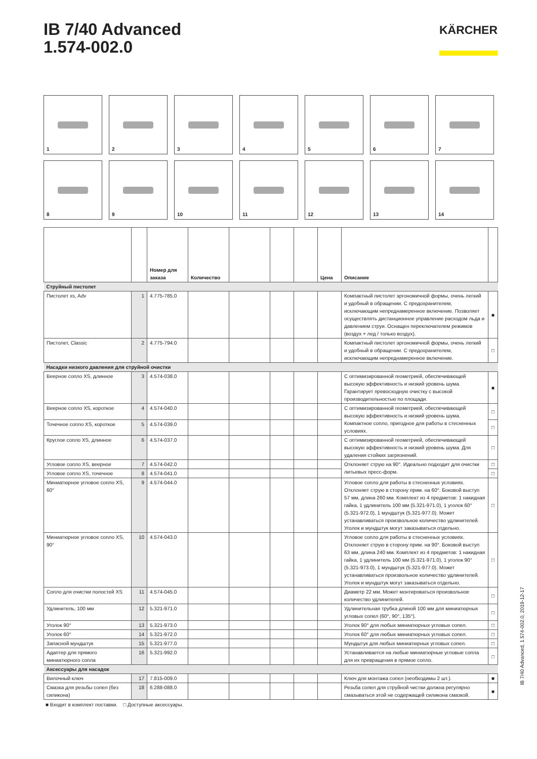IB 7/40 Advanced
1.574-002.0
KÄRCHER
1
2
3
4
5
6
7
8
9
10
11
12
13
14
| | | Номер для заказа | Количество | | | | Цена | Описание | |
| --- | --- | --- | --- | --- | --- | --- | --- | --- | --- |
| Струйный пистолет | | | | | | | | | |
| Пистолет xs, Adv | 1 | 4.775-785.0 | | | | | | Компактный пистолет эргономичной формы, очень легкий и удобный в обращении. С предохранителем, исключающим непреднамеренное включение. Позволяет осуществлять дистанционное управление расходом льда и давлением струи. Оснащен переключателем режимов (воздух + лед / только воздух). | ■ |
| Пистолет, Classic | 2 | 4.775-794.0 | | | | | | Компактный пистолет эргономичной формы, очень легкий и удобный в обращении. С предохранителем, исключающим непреднамеренное включение. | □ |
| Насадки низкого давления для струйной очистки | | | | | | | | | |
| Веерное сопло XS, длинное | 3 | 4.574-038.0 | | | | | | С оптимизированной геометрией, обеспечивающей высокую эффективность и низкий уровень шума. Гарантирует превосходную очистку с высокой производительностью по площади. | ■ |
| Веерное сопло XS, короткое | 4 | 4.574-040.0 | | | | | | С оптимизированной геометрией, обеспечивающей высокую эффективность и низкий уровень шума. Компактное сопло, пригодное для работы в стесненных условиях. | □ |
| Точечное сопло XS, короткое | 5 | 4.574-039.0 | | | | | | | □ |
| Круглое сопло XS, длинное | 6 | 4.574-037.0 | | | | | | С оптимизированной геометрией, обеспечивающей высокую эффективность и низкий уровень шума. Для удаления стойких загрязнений. | □ |
| Угловое сопло XS, веерное | 7 | 4.574-042.0 | | | | | | Отклоняет струю на 90°. Идеально подходит для очистки литьевых пресс-форм. | □ |
| Угловое сопло XS, точечное | 8 | 4.574-041.0 | | | | | | | □ |
| Миниатюрное угловое сопло XS, 60° | 9 | 4.574-044.0 | | | | | | Угловое сопло для работы в стесненных условиях. Отклоняет струю в сторону прим. на 60°. Боковой выступ 57 мм, длина 260 мм. Комплект из 4 предметов: 1 накидная гайка, 1 удлинитель 100 мм (5.321-971.0), 1 уголок 60° (5.321-972.0), 1 мундштук (5.321-977.0). Может устанавливаться произвольное количество удлинителей. Уголок и мундштук могут заказываться отдельно. | □ |
| Миниатюрное угловое сопло XS, 90° | 10 | 4.574-043.0 | | | | | | Угловое сопло для работы в стесненных условиях. Отклоняет струю в сторону прим. на 90°. Боковой выступ 63 мм, длина 240 мм. Комплект из 4 предметов: 1 накидная гайка, 1 удлинитель 100 мм (5.321-971.0), 1 уголок 90° (5.321-973.0), 1 мундштук (5.321-977.0). Может устанавливаться произвольное количество удлинителей. Уголок и мундштук могут заказываться отдельно. | □ |
| Сопло для очистки полостей XS | 11 | 4.574-045.0 | | | | | | Диаметр 22 мм. Может монтироваться произвольное количество удлинителей. | □ |
| Удлинитель, 100 мм | 12 | 5.321-971.0 | | | | | | Удлинительная трубка длиной 100 мм для миниатюрных угловых сопел (60°, 90°, 135°). | □ |
| Уголок 90° | 13 | 5.321-973.0 | | | | | | Уголок 90° для любых миниатюрных угловых сопел. | □ |
| Уголок 60° | 14 | 5.321-972.0 | | | | | | Уголок 60° для любых миниатюрных угловых сопел. | □ |
| Запасной мундштук | 15 | 5.321-977.0 | | | | | | Мундштук для любых миниатюрных угловых сопел. | □ |
| Адаптер для прямого миниатюрного сопла | 16 | 5.321-992.0 | | | | | | Устанавливается на любые миниатюрные угловые сопла для их превращения в прямое сопло. | □ |
| Аксессуары для насадок | | | | | | | | | |
| Вилочный ключ | 17 | 7.815-009.0 | | | | | | Ключ для монтажа сопел (необходимы 2 шт.). | ■ |
| Смазка для резьбы сопел (без силикона) | 18 | 6.288-088.0 | | | | | | Резьба сопел для струйной чистки должна регулярно смазываться этой не содержащей силикона смазкой. | ■ |
■ Входит в комплект поставки. □ Доступные аксессуары.
IB 7/40 Advanced, 1.574-002.0, 2019-12-17